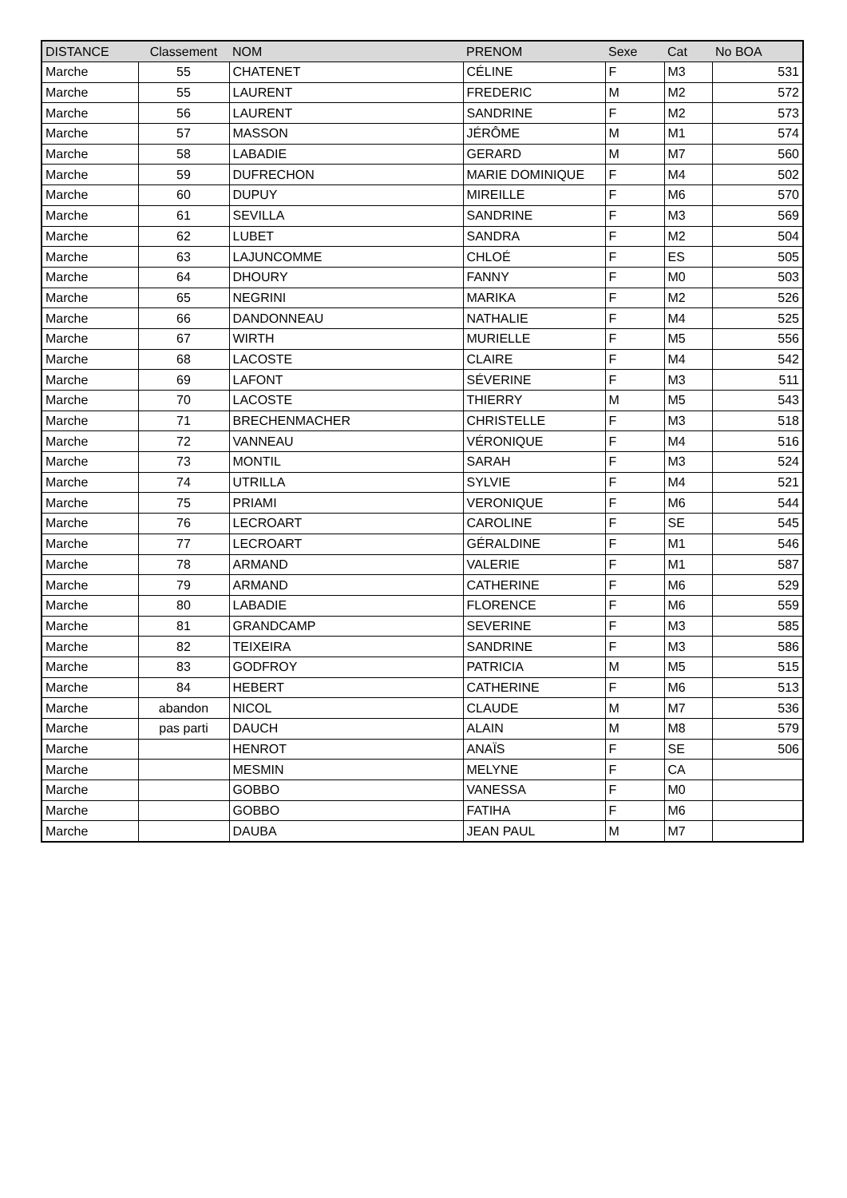| DISTANCE | Classement | NOM | PRENOM | Sexe | Cat | No BOA |
| --- | --- | --- | --- | --- | --- | --- |
| Marche | 55 | CHATENET | CÉLINE | F | M3 | 531 |
| Marche | 55 | LAURENT | FREDERIC | M | M2 | 572 |
| Marche | 56 | LAURENT | SANDRINE | F | M2 | 573 |
| Marche | 57 | MASSON | JÉRÔME | M | M1 | 574 |
| Marche | 58 | LABADIE | GERARD | M | M7 | 560 |
| Marche | 59 | DUFRECHON | MARIE DOMINIQUE | F | M4 | 502 |
| Marche | 60 | DUPUY | MIREILLE | F | M6 | 570 |
| Marche | 61 | SEVILLA | SANDRINE | F | M3 | 569 |
| Marche | 62 | LUBET | SANDRA | F | M2 | 504 |
| Marche | 63 | LAJUNCOMME | CHLOÉ | F | ES | 505 |
| Marche | 64 | DHOURY | FANNY | F | M0 | 503 |
| Marche | 65 | NEGRINI | MARIKA | F | M2 | 526 |
| Marche | 66 | DANDONNEAU | NATHALIE | F | M4 | 525 |
| Marche | 67 | WIRTH | MURIELLE | F | M5 | 556 |
| Marche | 68 | LACOSTE | CLAIRE | F | M4 | 542 |
| Marche | 69 | LAFONT | SÉVERINE | F | M3 | 511 |
| Marche | 70 | LACOSTE | THIERRY | M | M5 | 543 |
| Marche | 71 | BRECHENMACHER | CHRISTELLE | F | M3 | 518 |
| Marche | 72 | VANNEAU | VÉRONIQUE | F | M4 | 516 |
| Marche | 73 | MONTIL | SARAH | F | M3 | 524 |
| Marche | 74 | UTRILLA | SYLVIE | F | M4 | 521 |
| Marche | 75 | PRIAMI | VERONIQUE | F | M6 | 544 |
| Marche | 76 | LECROART | CAROLINE | F | SE | 545 |
| Marche | 77 | LECROART | GÉRALDINE | F | M1 | 546 |
| Marche | 78 | ARMAND | VALERIE | F | M1 | 587 |
| Marche | 79 | ARMAND | CATHERINE | F | M6 | 529 |
| Marche | 80 | LABADIE | FLORENCE | F | M6 | 559 |
| Marche | 81 | GRANDCAMP | SEVERINE | F | M3 | 585 |
| Marche | 82 | TEIXEIRA | SANDRINE | F | M3 | 586 |
| Marche | 83 | GODFROY | PATRICIA | M | M5 | 515 |
| Marche | 84 | HEBERT | CATHERINE | F | M6 | 513 |
| Marche | abandon | NICOL | CLAUDE | M | M7 | 536 |
| Marche | pas parti | DAUCH | ALAIN | M | M8 | 579 |
| Marche | | HENROT | ANAÏS | F | SE | 506 |
| Marche | | MESMIN | MELYNE | F | CA | |
| Marche | | GOBBO | VANESSA | F | M0 | |
| Marche | | GOBBO | FATIHA | F | M6 | |
| Marche | | DAUBA | JEAN PAUL | M | M7 | |